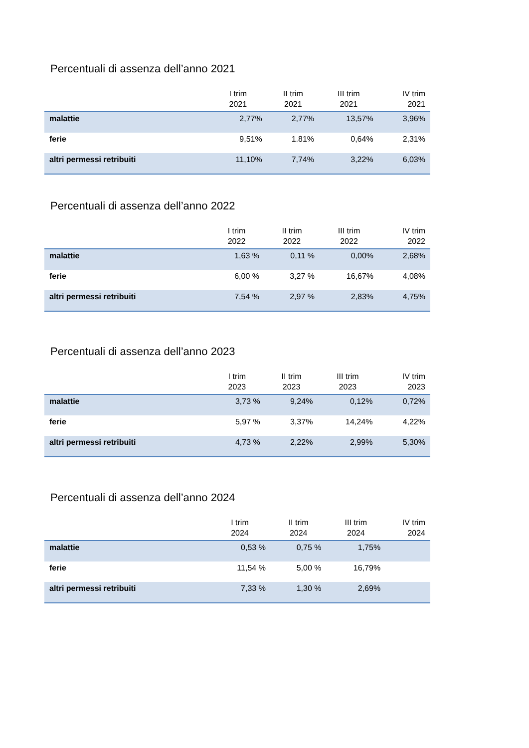Percentuali di assenza dell’anno 2021
| | I trim 2021 | II trim 2021 | III trim 2021 | IV trim 2021 |
| --- | --- | --- | --- | --- |
| malattie | 2,77% | 2,77% | 13,57% | 3,96% |
| ferie | 9,51% | 1.81% | 0,64% | 2,31% |
| altri permessi retribuiti | 11,10% | 7,74% | 3,22% | 6,03% |
Percentuali di assenza dell’anno 2022
| | I trim 2022 | II trim 2022 | III trim 2022 | IV trim 2022 |
| --- | --- | --- | --- | --- |
| malattie | 1,63 % | 0,11 % | 0,00% | 2,68% |
| ferie | 6,00 % | 3,27 % | 16,67% | 4,08% |
| altri permessi retribuiti | 7,54 % | 2,97 % | 2,83% | 4,75% |
Percentuali di assenza dell’anno 2023
| | I trim 2023 | II trim 2023 | III trim 2023 | IV trim 2023 |
| --- | --- | --- | --- | --- |
| malattie | 3,73 % | 9,24% | 0,12% | 0,72% |
| ferie | 5,97 % | 3,37% | 14,24% | 4,22% |
| altri permessi retribuiti | 4,73 % | 2,22% | 2,99% | 5,30% |
Percentuali di assenza dell’anno 2024
| | I trim 2024 | II trim 2024 | III trim 2024 | IV trim 2024 |
| --- | --- | --- | --- | --- |
| malattie | 0,53 % | 0,75 % | 1,75% | |
| ferie | 11,54 % | 5,00 % | 16,79% | |
| altri permessi retribuiti | 7,33 % | 1,30 % | 2,69% | |